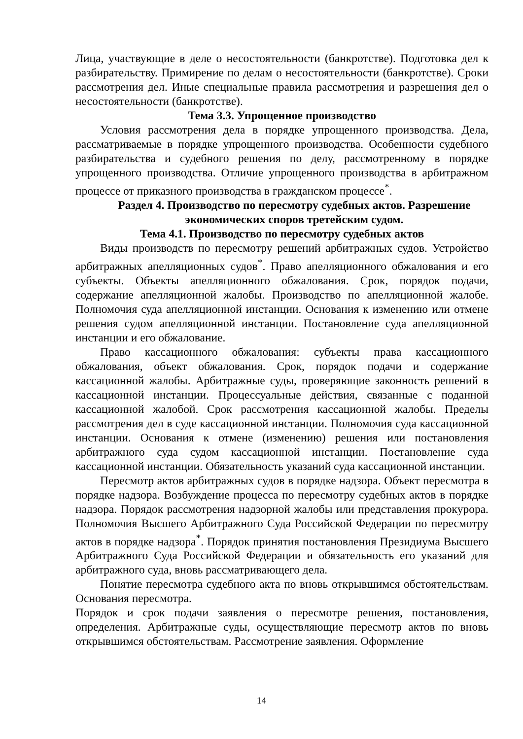Лица, участвующие в деле о несостоятельности (банкротстве). Подготовка дел к разбирательству. Примирение по делам о несостоятельности (банкротстве). Сроки рассмотрения дел. Иные специальные правила рассмотрения и разрешения дел о несостоятельности (банкротстве).
Тема 3.3. Упрощенное производство
Условия рассмотрения дела в порядке упрощенного производства. Дела, рассматриваемые в порядке упрощенного производства. Особенности судебного разбирательства и судебного решения по делу, рассмотренному в порядке упрощенного производства. Отличие упрощенного производства в арбитражном процессе от приказного производства в гражданском процессе<sup>*</sup>.
Раздел 4. Производство по пересмотру судебных актов. Разрешение экономических споров третейским судом.
Тема 4.1. Производство по пересмотру судебных актов
Виды производств по пересмотру решений арбитражных судов. Устройство арбитражных апелляционных судов<sup>*</sup>. Право апелляционного обжалования и его субъекты. Объекты апелляционного обжалования. Срок, порядок подачи, содержание апелляционной жалобы. Производство по апелляционной жалобе. Полномочия суда апелляционной инстанции. Основания к изменению или отмене решения судом апелляционной инстанции. Постановление суда апелляционной инстанции и его обжалование.
Право кассационного обжалования: субъекты права кассационного обжалования, объект обжалования. Срок, порядок подачи и содержание кассационной жалобы. Арбитражные суды, проверяющие законность решений в кассационной инстанции. Процессуальные действия, связанные с поданной кассационной жалобой. Срок рассмотрения кассационной жалобы. Пределы рассмотрения дел в суде кассационной инстанции. Полномочия суда кассационной инстанции. Основания к отмене (изменению) решения или постановления арбитражного суда судом кассационной инстанции. Постановление суда кассационной инстанции. Обязательность указаний суда кассационной инстанции.
Пересмотр актов арбитражных судов в порядке надзора. Объект пересмотра в порядке надзора. Возбуждение процесса по пересмотру судебных актов в порядке надзора. Порядок рассмотрения надзорной жалобы или представления прокурора. Полномочия Высшего Арбитражного Суда Российской Федерации по пересмотру актов в порядке надзора<sup>*</sup>. Порядок принятия постановления Президиума Высшего Арбитражного Суда Российской Федерации и обязательность его указаний для арбитражного суда, вновь рассматривающего дела.
Понятие пересмотра судебного акта по вновь открывшимся обстоятельствам. Основания пересмотра.
Порядок и срок подачи заявления о пересмотре решения, постановления, определения. Арбитражные суды, осуществляющие пересмотр актов по вновь открывшимся обстоятельствам. Рассмотрение заявления. Оформление
14